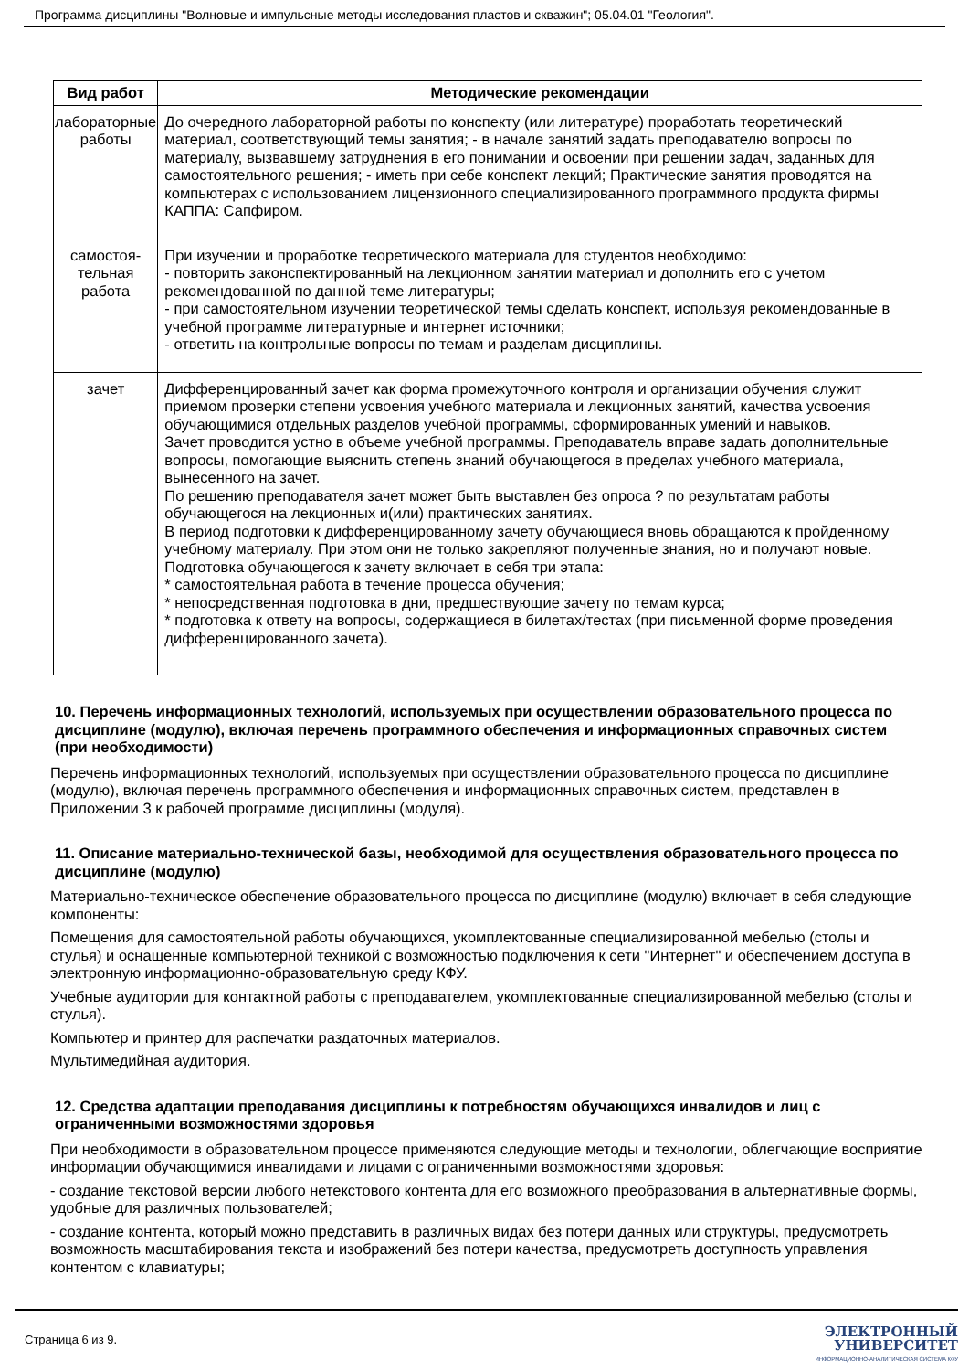Программа дисциплины "Волновые и импульсные методы исследования пластов и скважин"; 05.04.01 "Геология".
| Вид работ | Методические рекомендации |
| --- | --- |
| лабораторные работы | До очередного лабораторной работы по конспекту (или литературе) проработать теоретический материал, соответствующий темы занятия; - в начале занятий задать преподавателю вопросы по материалу, вызвавшему затруднения в его понимании и освоении при решении задач, заданных для самостоятельного решения; - иметь при себе конспект лекций; Практические занятия проводятся на компьютерах с использованием лицензионного специализированного программного продукта фирмы КАППА: Сапфиром. |
| самостоя- тельная работа | При изучении и проработке теоретического материала для студентов необходимо: - повторить законспектированный на лекционном занятии материал и дополнить его с учетом рекомендованной по данной теме литературы; - при самостоятельном изучении теоретической темы сделать конспект, используя рекомендованные в учебной программе литературные и интернет источники; - ответить на контрольные вопросы по темам и разделам дисциплины. |
| зачет | Дифференцированный зачет как форма промежуточного контроля и организации обучения служит приемом проверки степени усвоения учебного материала и лекционных занятий, качества усвоения обучающимися отдельных разделов учебной программы, сформированных умений и навыков. Зачет проводится устно в объеме учебной программы. Преподаватель вправе задать дополнительные вопросы, помогающие выяснить степень знаний обучающегося в пределах учебного материала, вынесенного на зачет. По решению преподавателя зачет может быть выставлен без опроса ? по результатам работы обучающегося на лекционных и(или) практических занятиях. В период подготовки к дифференцированному зачету обучающиеся вновь обращаются к пройденному учебному материалу. При этом они не только закрепляют полученные знания, но и получают новые. Подготовка обучающегося к зачету включает в себя три этапа: * самостоятельная работа в течение процесса обучения; * непосредственная подготовка в дни, предшествующие зачету по темам курса; * подготовка к ответу на вопросы, содержащиеся в билетах/тестах (при письменной форме проведения дифференцированного зачета). |
10. Перечень информационных технологий, используемых при осуществлении образовательного процесса по дисциплине (модулю), включая перечень программного обеспечения и информационных справочных систем (при необходимости)
Перечень информационных технологий, используемых при осуществлении образовательного процесса по дисциплине (модулю), включая перечень программного обеспечения и информационных справочных систем, представлен в Приложении 3 к рабочей программе дисциплины (модуля).
11. Описание материально-технической базы, необходимой для осуществления образовательного процесса по дисциплине (модулю)
Материально-техническое обеспечение образовательного процесса по дисциплине (модулю) включает в себя следующие компоненты:
Помещения для самостоятельной работы обучающихся, укомплектованные специализированной мебелью (столы и стулья) и оснащенные компьютерной техникой с возможностью подключения к сети "Интернет" и обеспечением доступа в электронную информационно-образовательную среду КФУ.
Учебные аудитории для контактной работы с преподавателем, укомплектованные специализированной мебелью (столы и стулья).
Компьютер и принтер для распечатки раздаточных материалов.
Мультимедийная аудитория.
12. Средства адаптации преподавания дисциплины к потребностям обучающихся инвалидов и лиц с ограниченными возможностями здоровья
При необходимости в образовательном процессе применяются следующие методы и технологии, облегчающие восприятие информации обучающимися инвалидами и лицами с ограниченными возможностями здоровья:
- создание текстовой версии любого нетекстового контента для его возможного преобразования в альтернативные формы, удобные для различных пользователей;
- создание контента, который можно представить в различных видах без потери данных или структуры, предусмотреть возможность масштабирования текста и изображений без потери качества, предусмотреть доступность управления контентом с клавиатуры;
Страница 6 из 9.
ЭЛЕКТРОННЫЙ
УНИВЕРСИТЕТ
ИНФОРМАЦИОННО-АНАЛИТИЧЕСКАЯ СИСТЕМА КФУ